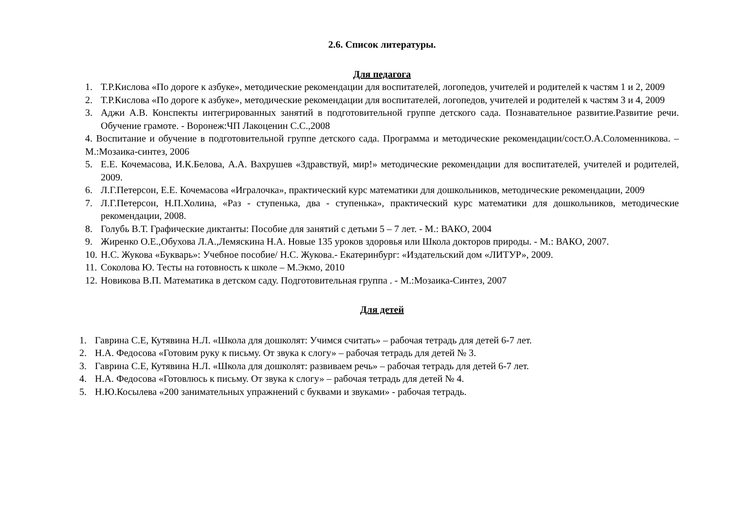2.6. Список литературы.
Для педагога
1. Т.Р.Кислова «По дороге к азбуке», методические рекомендации для воспитателей, логопедов, учителей и родителей к частям 1 и 2, 2009
2. Т.Р.Кислова «По дороге к азбуке», методические рекомендации для воспитателей, логопедов, учителей и родителей к частям 3 и 4, 2009
3. Аджи А.В. Конспекты интегрированных занятий в подготовительной группе детского сада. Познавательное развитие.Развитие речи. Обучение грамоте. - Воронеж:ЧП Лакоценин С.С.,2008
4. Воспитание и обучение в подготовительной группе детского сада. Программа и методические рекомендации/сост.О.А.Соломенникова. – М.:Мозаика-синтез, 2006
5. Е.Е. Кочемасова, И.К.Белова, А.А. Вахрушев «Здравствуй, мир!» методические рекомендации для воспитателей, учителей и родителей, 2009.
6. Л.Г.Петерсон, Е.Е. Кочемасова «Игралочка», практический курс математики для дошкольников, методические рекомендации, 2009
7. Л.Г.Петерсон, Н.П.Холина, «Раз - ступенька, два - ступенька», практический курс математики для дошкольников, методические рекомендации, 2008.
8. Голубь В.Т. Графические диктанты: Пособие для занятий с детьми 5 – 7 лет. - М.: ВАКО, 2004
9. Жиренко О.Е.,Обухова Л.А.,Лемяскина Н.А. Новые 135 уроков здоровья или Школа докторов природы. - М.: ВАКО, 2007.
10. Н.С. Жукова «Букварь»: Учебное пособие/ Н.С. Жукова.- Екатеринбург: «Издательский дом «ЛИТУР», 2009.
11. Соколова Ю. Тесты на готовность к школе – М.Экмо, 2010
12. Новикова В.П. Математика в детском саду. Подготовительная группа . - М.:Мозаика-Синтез, 2007
Для детей
1. Гаврина С.Е, Кутявина Н.Л. «Школа для дошколят: Учимся считать» – рабочая тетрадь для детей 6-7 лет.
2. Н.А. Федосова «Готовим руку к письму. От звука к слогу» – рабочая тетрадь для детей № 3.
3. Гаврина С.Е, Кутявина Н.Л. «Школа для дошколят: развиваем речь» – рабочая тетрадь для детей 6-7 лет.
4. Н.А. Федосова «Готовлюсь к письму. От звука к слогу» – рабочая тетрадь для детей № 4.
5. Н.Ю.Косылева «200 занимательных упражнений с буквами и звуками» - рабочая тетрадь.